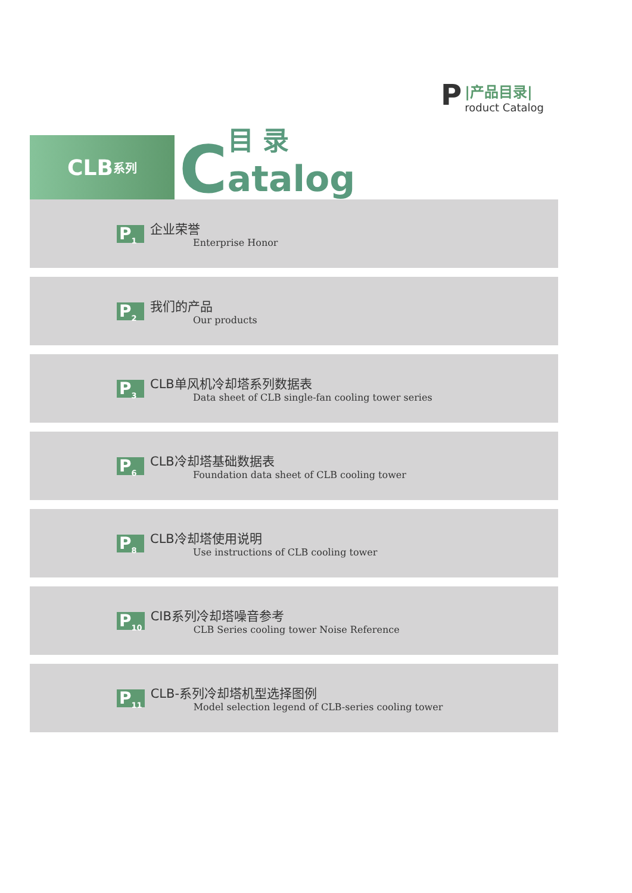P
|产品目录|
roduct Catalog
CLB 系列
C
目 录
atalog
P<sub>1</sub>
企业荣誉
Enterprise Honor
P<sub>2</sub>
我们的产品
Our products
P<sub>3</sub>
CLB单风机冷却塔系列数据表
Data sheet of CLB single-fan cooling tower series
P<sub>6</sub>
CLB冷却塔基础数据表
Foundation data sheet of CLB cooling tower
P<sub>8</sub>
CLB冷却塔使用说明
Use instructions of CLB cooling tower
P<sub>10</sub>
CIB系列冷却塔噪音参考
CLB Series cooling tower Noise Reference
P<sub>11</sub>
CLB-系列冷却塔机型选择图例
Model selection legend of CLB-series cooling tower